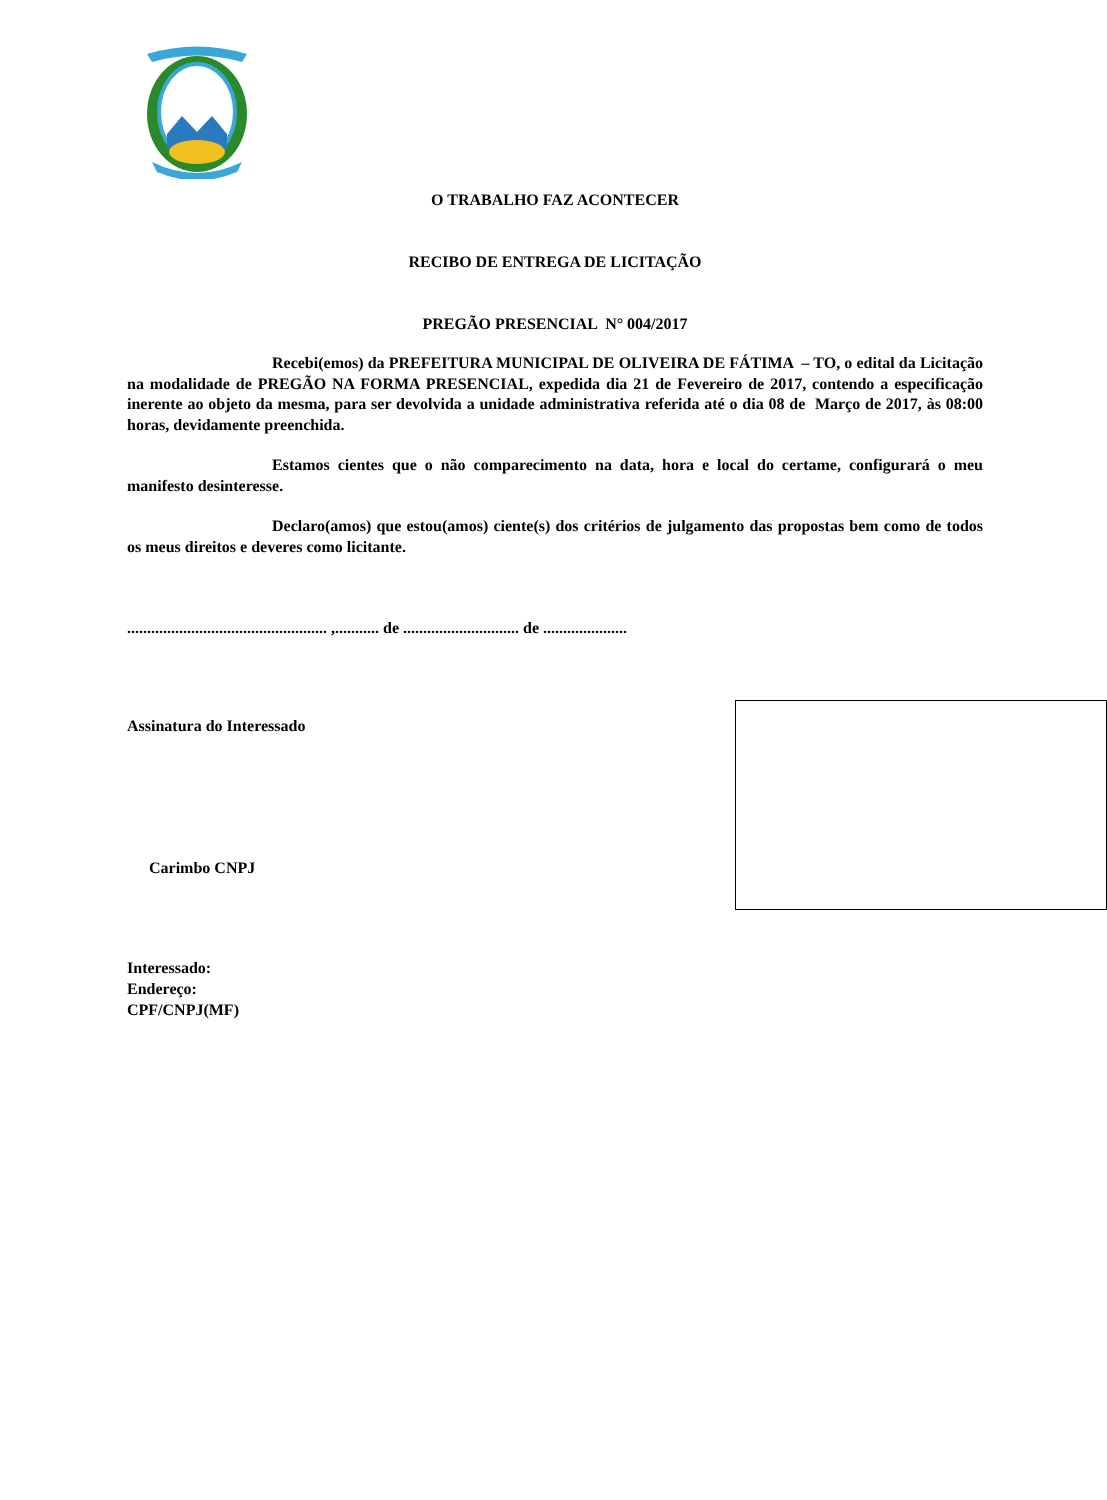O TRABALHO FAZ ACONTECER
RECIBO DE ENTREGA DE LICITAÇÃO
PREGÃO PRESENCIAL N° 004/2017
Recebi(emos) da PREFEITURA MUNICIPAL DE OLIVEIRA DE FÁTIMA – TO, o edital da Licitação na modalidade de PREGÃO NA FORMA PRESENCIAL, expedida dia 21 de Fevereiro de 2017, contendo a especificação inerente ao objeto da mesma, para ser devolvida a unidade administrativa referida até o dia 08 de Março de 2017, às 08:00 horas, devidamente preenchida.
Estamos cientes que o não comparecimento na data, hora e local do certame, configurará o meu manifesto desinteresse.
Declaro(amos) que estou(amos) ciente(s) dos critérios de julgamento das propostas bem como de todos os meus direitos e deveres como licitante.
.................................................. ,........... de ............................. de .....................
Assinatura do Interessado
Carimbo CNPJ
Interessado:
Endereço:
CPF/CNPJ(MF)